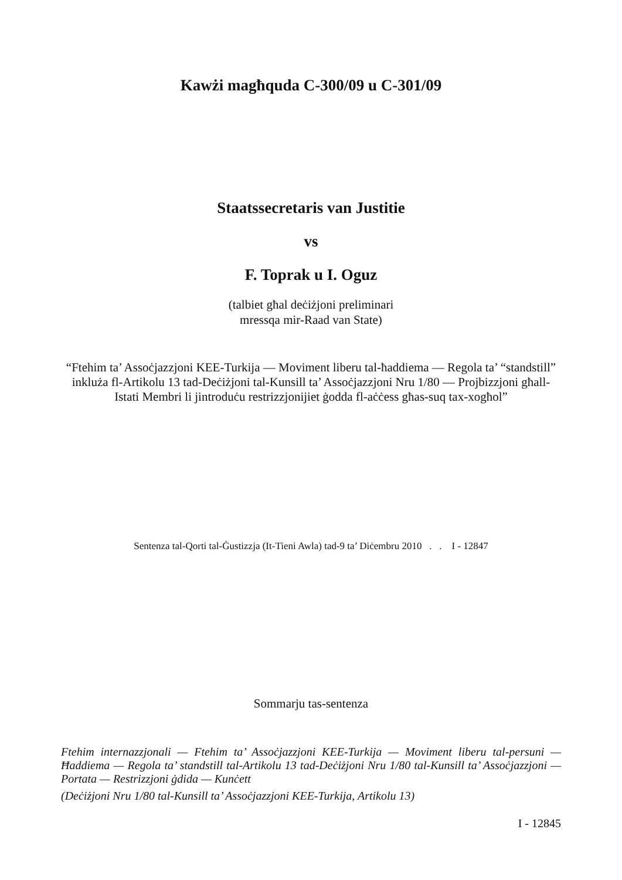Kawżi magħquda C-300/09 u C-301/09
Staatssecretaris van Justitie
vs
F. Toprak u I. Oguz
(talbiet għal deċiżjoni preliminari
mressqa mir-Raad van State)
“Ftehim ta’ Assoċjazzjoni KEE-Turkija — Moviment liberu tal-ħaddiema — Regola ta’ “standstill” inkluża fl-Artikolu 13 tad-Deċiżjoni tal-Kunsill ta’ Assoċjazzjoni Nru 1/80 — Projbizzjoni għall-Istati Membri li jintroduċu restrizzjonijiet ġodda fl-aċċess għas-suq tax-xogħol”
Sentenza tal-Qorti tal-Ġustizzja (It-Tieni Awla) tad-9 ta’ Diċembru 2010 . . I - 12847
Sommarju tas-sentenza
Ftehim internazzjonali — Ftehim ta’ Assoċjazzjoni KEE-Turkija — Moviment liberu tal-persuni — Ħaddiema — Regola ta’ standstill tal-Artikolu 13 tad-Deċiżjoni Nru 1/80 tal-Kunsill ta’ Assoċjazzjoni — Portata — Restrizzjoni ġdida — Kunċett
(Deċiżjoni Nru 1/80 tal-Kunsill ta’ Assoċjazzjoni KEE-Turkija, Artikolu 13)
I - 12845